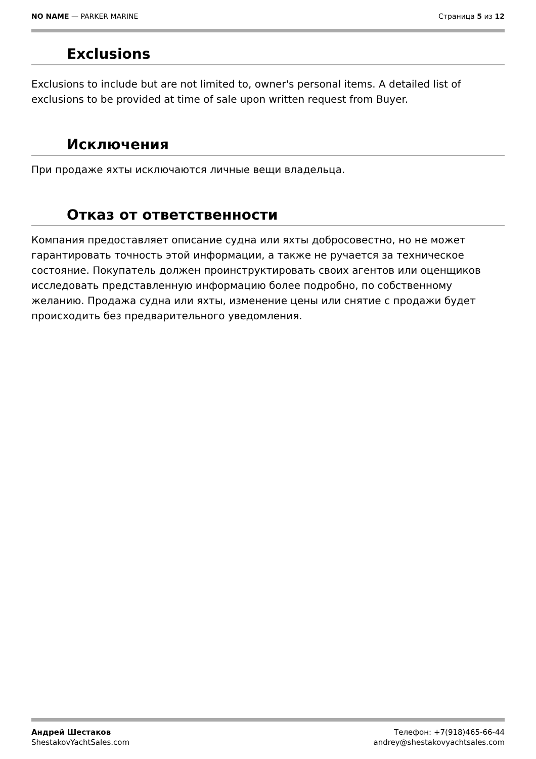NO NAME — PARKER MARINE Страница 5 из 12
Exclusions
Exclusions to include but are not limited to, owner's personal items. A detailed list of exclusions to be provided at time of sale upon written request from Buyer.
Исключения
При продаже яхты исключаются личные вещи владельца.
Отказ от ответственности
Компания предоставляет описание судна или яхты добросовестно, но не может гарантировать точность этой информации, а также не ручается за техническое состояние. Покупатель должен проинструктировать своих агентов или оценщиков исследовать представленную информацию более подробно, по собственному желанию. Продажа судна или яхты, изменение цены или снятие с продажи будет происходить без предварительного уведомления.
Андрей Шестаков
ShestakovYachtSales.com
Телефон: +7(918)465-66-44
andrey@shestakovyachtsales.com